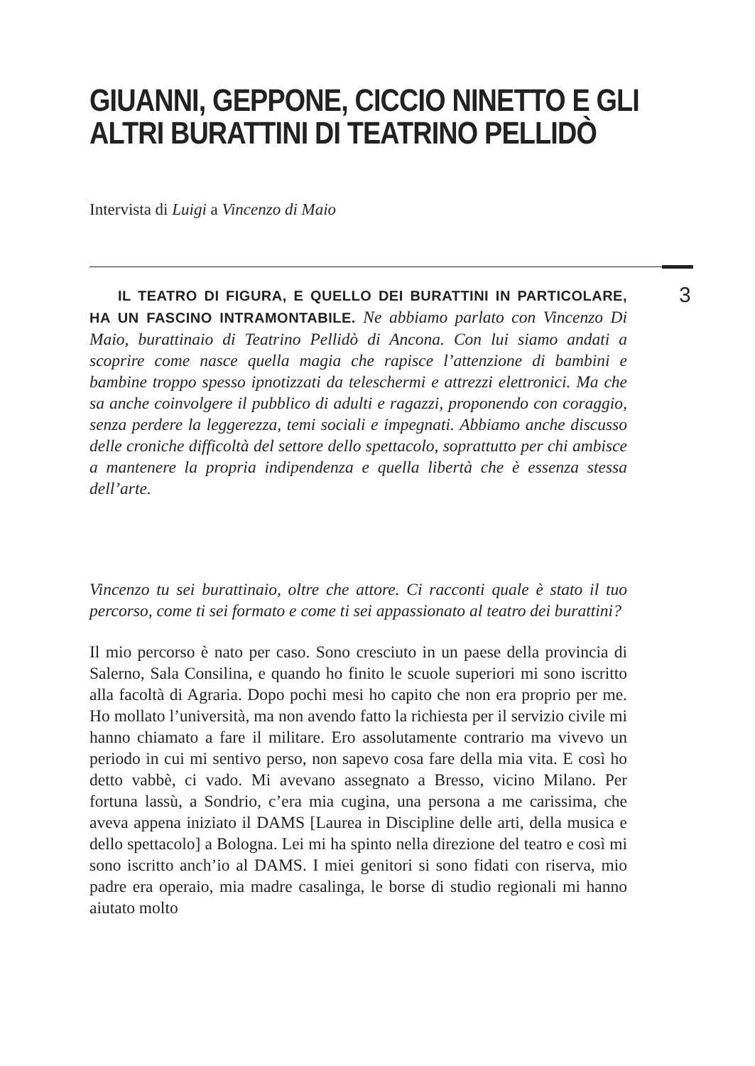GIUANNI, GEPPONE, CICCIO NINETTO E GLI ALTRI BURATTINI DI TEATRINO PELLIDÒ
Intervista di Luigi a Vincenzo di Maio
3
IL TEATRO DI FIGURA, E QUELLO DEI BURATTINI IN PARTICOLARE, HA UN FASCINO INTRAMONTABILE. Ne abbiamo parlato con Vincenzo Di Maio, burattinaio di Teatrino Pellidò di Ancona. Con lui siamo andati a scoprire come nasce quella magia che rapisce l’attenzione di bambini e bambine troppo spesso ipnotizzati da teleschermi e attrezzi elettronici. Ma che sa anche coinvolgere il pubblico di adulti e ragazzi, proponendo con coraggio, senza perdere la leggerezza, temi sociali e impegnati. Abbiamo anche discusso delle croniche difficoltà del settore dello spettacolo, soprattutto per chi ambisce a mantenere la propria indipendenza e quella libertà che è essenza stessa dell’arte.
Vincenzo tu sei burattinaio, oltre che attore. Ci racconti quale è stato il tuo percorso, come ti sei formato e come ti sei appassionato al teatro dei burattini?
Il mio percorso è nato per caso. Sono cresciuto in un paese della provincia di Salerno, Sala Consilina, e quando ho finito le scuole superiori mi sono iscritto alla facoltà di Agraria. Dopo pochi mesi ho capito che non era proprio per me. Ho mollato l’università, ma non avendo fatto la richiesta per il servizio civile mi hanno chiamato a fare il militare. Ero assolutamente contrario ma vivevo un periodo in cui mi sentivo perso, non sapevo cosa fare della mia vita. E così ho detto vabbè, ci vado. Mi avevano assegnato a Bresso, vicino Milano. Per fortuna lassù, a Sondrio, c’era mia cugina, una persona a me carissima, che aveva appena iniziato il DAMS [Laurea in Discipline delle arti, della musica e dello spettacolo] a Bologna. Lei mi ha spinto nella direzione del teatro e così mi sono iscritto anch’io al DAMS. I miei genitori si sono fidati con riserva, mio padre era operaio, mia madre casalinga, le borse di studio regionali mi hanno aiutato molto